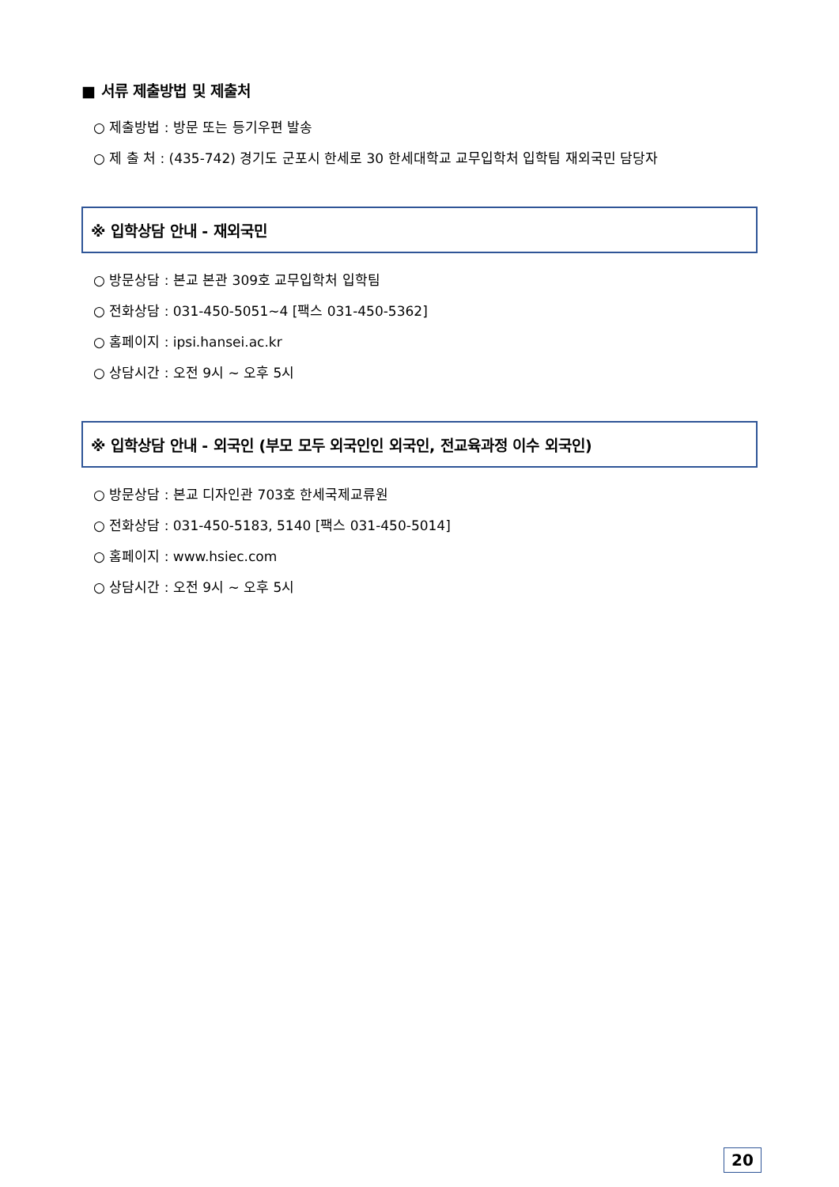■ 서류 제출방법 및 제출처
○ 제출방법 : 방문 또는 등기우편 발송
○ 제 출 처 : (435-742) 경기도 군포시 한세로 30 한세대학교 교무입학처 입학팀 재외국민 담당자
※ 입학상담 안내 - 재외국민
○ 방문상담 : 본교 본관 309호 교무입학처 입학팀
○ 전화상담 : 031-450-5051~4 [팩스 031-450-5362]
○ 홈페이지 : ipsi.hansei.ac.kr
○ 상담시간 : 오전 9시 ~ 오후 5시
※ 입학상담 안내 - 외국인 (부모 모두 외국인인 외국인, 전교육과정 이수 외국인)
○ 방문상담 : 본교 디자인관 703호 한세국제교류원
○ 전화상담 : 031-450-5183, 5140 [팩스 031-450-5014]
○ 홈페이지 : www.hsiec.com
○ 상담시간 : 오전 9시 ~ 오후 5시
20